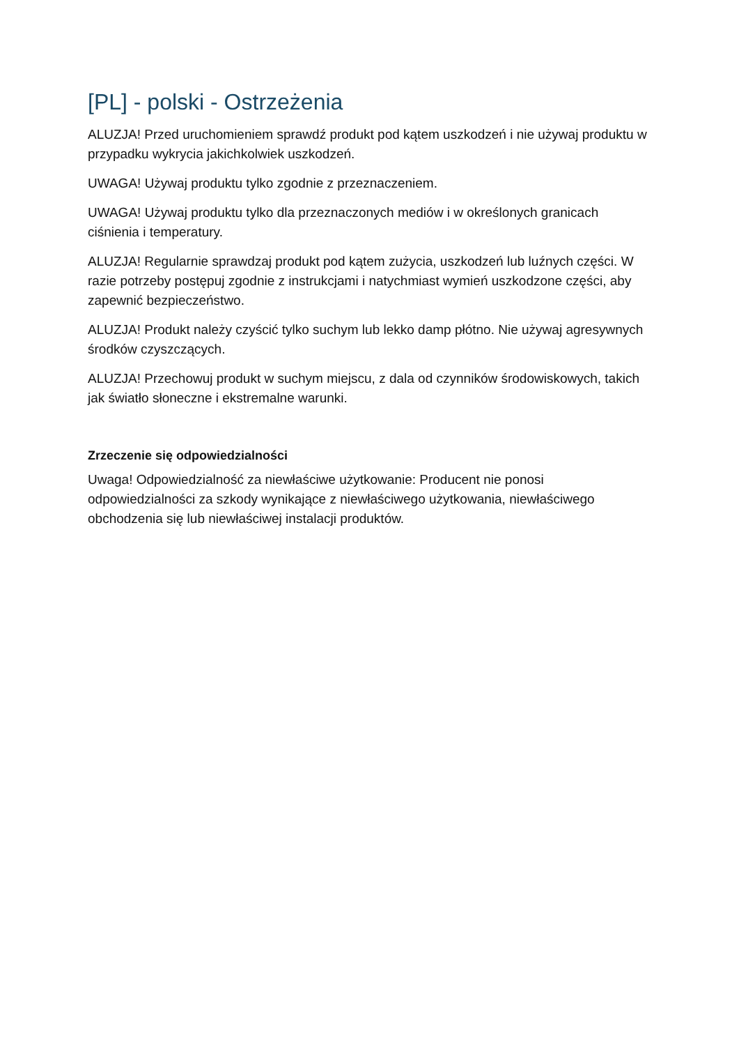[PL] - polski - Ostrzeżenia
ALUZJA! Przed uruchomieniem sprawdź produkt pod kątem uszkodzeń i nie używaj produktu w przypadku wykrycia jakichkolwiek uszkodzeń.
UWAGA! Używaj produktu tylko zgodnie z przeznaczeniem.
UWAGA! Używaj produktu tylko dla przeznaczonych mediów i w określonych granicach ciśnienia i temperatury.
ALUZJA! Regularnie sprawdzaj produkt pod kątem zużycia, uszkodzeń lub luźnych części. W razie potrzeby postępuj zgodnie z instrukcjami i natychmiast wymień uszkodzone części, aby zapewnić bezpieczeństwo.
ALUZJA! Produkt należy czyścić tylko suchym lub lekko damp płótno. Nie używaj agresywnych środków czyszczących.
ALUZJA! Przechowuj produkt w suchym miejscu, z dala od czynników środowiskowych, takich jak światło słoneczne i ekstremalne warunki.
Zrzeczenie się odpowiedzialności
Uwaga! Odpowiedzialność za niewłaściwe użytkowanie: Producent nie ponosi odpowiedzialności za szkody wynikające z niewłaściwego użytkowania, niewłaściwego obchodzenia się lub niewłaściwej instalacji produktów.